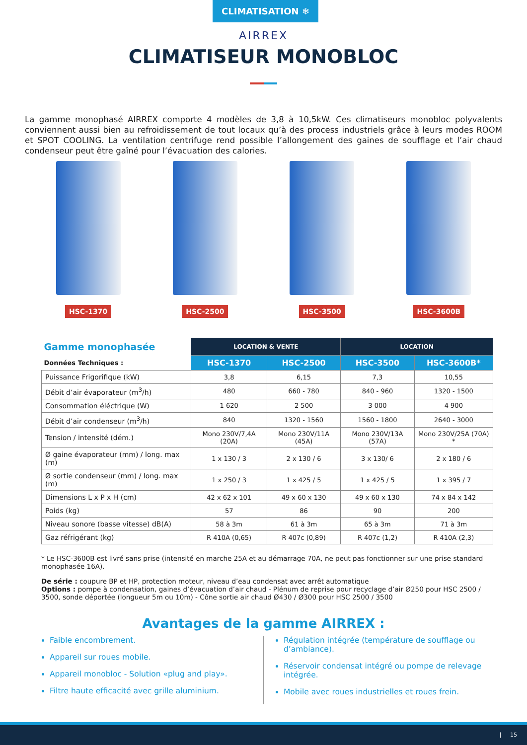CLIMATISATION ❄
AIRREX
CLIMATISEUR MONOBLOC
La gamme monophasé AIRREX comporte 4 modèles de 3,8 à 10,5kW. Ces climatiseurs monobloc polyvalents conviennent aussi bien au refroidissement de tout locaux qu’à des process industriels grâce à leurs modes ROOM et SPOT COOLING. La ventilation centrifuge rend possible l’allongement des gaines de soufflage et l’air chaud condenseur peut être gaîné pour l’évacuation des calories.
HSC-1370 HSC-2500 HSC-3500 HSC-3600B
| Gamme monophasée | LOCATION & VENTE | | LOCATION | |
| --- | --- | --- | --- | --- |
| Données Techniques : | HSC-1370 | HSC-2500 | HSC-3500 | HSC-3600B* |
| Puissance Frigorifique (kW) | 3,8 | 6,15 | 7,3 | 10,55 |
| Débit d’air évaporateur (m<sup>3</sup>/h) | 480 | 660 - 780 | 840 - 960 | 1320 - 1500 |
| Consommation éléctrique (W) | 1 620 | 2 500 | 3 000 | 4 900 |
| Débit d’air condenseur (m<sup>3</sup>/h) | 840 | 1320 - 1560 | 1560 - 1800 | 2640 - 3000 |
| Tension / intensité (dém.) | Mono 230V/7,4A (20A) | Mono 230V/11A (45A) | Mono 230V/13A (57A) | Mono 230V/25A (70A) * |
| Ø gaine évaporateur (mm) / long. max (m) | 1 x 130 / 3 | 2 x 130 / 6 | 3 x 130/ 6 | 2 x 180 / 6 |
| Ø sortie condenseur (mm) / long. max (m) | 1 x 250 / 3 | 1 x 425 / 5 | 1 x 425 / 5 | 1 x 395 / 7 |
| Dimensions L x P x H (cm) | 42 x 62 x 101 | 49 x 60 x 130 | 49 x 60 x 130 | 74 x 84 x 142 |
| Poids (kg) | 57 | 86 | 90 | 200 |
| Niveau sonore (basse vitesse) dB(A) | 58 à 3m | 61 à 3m | 65 à 3m | 71 à 3m |
| Gaz réfrigérant (kg) | R 410A (0,65) | R 407c (0,89) | R 407c (1,2) | R 410A (2,3) |
* Le HSC-3600B est livré sans prise (intensité en marche 25A et au démarrage 70A, ne peut pas fonctionner sur une prise standard monophasée 16A).
De série : coupure BP et HP, protection moteur, niveau d’eau condensat avec arrêt automatique
Options : pompe à condensation, gaines d’évacuation d’air chaud - Plénum de reprise pour recyclage d’air Ø250 pour HSC 2500 / 3500, sonde déportée (longueur 5m ou 10m) - Cône sortie air chaud Ø430 / Ø300 pour HSC 2500 / 3500
Avantages de la gamme AIRREX :
Faible encombrement.
Appareil sur roues mobile.
Appareil monobloc - Solution «plug and play».
Filtre haute efficacité avec grille aluminium.
Régulation intégrée (température de soufflage ou d’ambiance).
Réservoir condensat intégré ou pompe de relevage intégrée.
Mobile avec roues industrielles et roues frein.
| 15